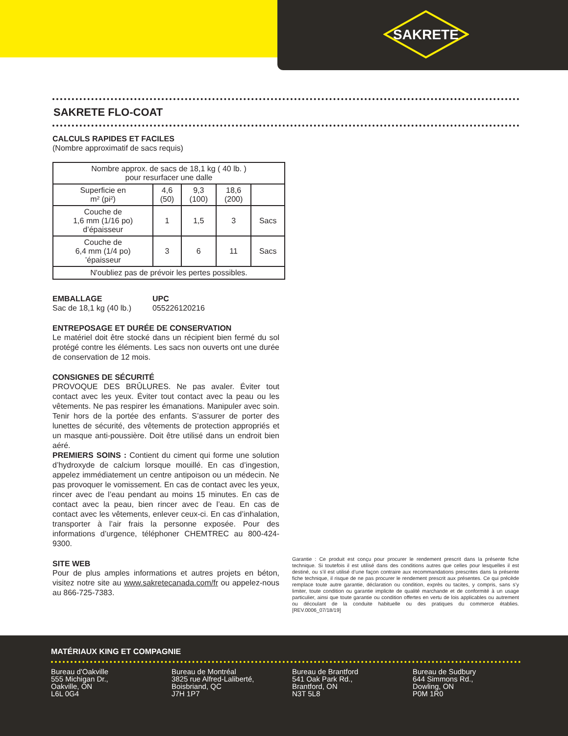SAKRETE
SAKRETE FLO-COAT
CALCULS RAPIDES ET FACILES
(Nombre approximatif de sacs requis)
| Nombre approx. de sacs de 18,1 kg ( 40 lb. ) pour resurfacer une dalle | | | | |
| Superficie en m² (pi²) | 4,6 (50) | 9,3 (100) | 18,6 (200) | |
| Couche de 1,6 mm (1/16 po) d’épaisseur | 1 | 1,5 | 3 | Sacs |
| Couche de 6,4 mm (1/4 po) ’épaisseur | 3 | 6 | 11 | Sacs |
| N'oubliez pas de prévoir les pertes possibles. | | | | |
EMBALLAGE
Sac de 18,1 kg (40 lb.)
UPC
055226120216
ENTREPOSAGE ET DURÉE DE CONSERVATION
Le matériel doit être stocké dans un récipient bien fermé du sol protégé contre les éléments. Les sacs non ouverts ont une durée de conservation de 12 mois.
CONSIGNES DE SÉCURITÉ
PROVOQUE DES BRÛLURES. Ne pas avaler. Éviter tout contact avec les yeux. Éviter tout contact avec la peau ou les vêtements. Ne pas respirer les émanations. Manipuler avec soin. Tenir hors de la portée des enfants. S’assurer de porter des lunettes de sécurité, des vêtements de protection appropriés et un masque anti-poussière. Doit être utilisé dans un endroit bien aéré.
PREMIERS SOINS : Contient du ciment qui forme une solution d’hydroxyde de calcium lorsque mouillé. En cas d’ingestion, appelez immédiatement un centre antipoison ou un médecin. Ne pas provoquer le vomissement. En cas de contact avec les yeux, rincer avec de l’eau pendant au moins 15 minutes. En cas de contact avec la peau, bien rincer avec de l’eau. En cas de contact avec les vêtements, enlever ceux-ci. En cas d’inhalation, transporter à l’air frais la personne exposée. Pour des informations d’urgence, téléphoner CHEMTREC au 800-424-9300.
SITE WEB
Pour de plus amples informations et autres projets en béton, visitez notre site au www.sakretecanada.com/fr ou appelez-nous au 866-725-7383.
Garantie : Ce produit est conçu pour procurer le rendement prescrit dans la présente fiche technique. Si toutefois il est utilisé dans des conditions autres que celles pour lesquelles il est destiné, ou s’il est utilisé d’une façon contraire aux recommandations prescrites dans la présente fiche technique, il risque de ne pas procurer le rendement prescrit aux présentes. Ce qui précède remplace toute autre garantie, déclaration ou condition, exprès ou tacites, y compris, sans s’y limiter, toute condition ou garantie implicite de qualité marchande et de conformité à un usage particulier, ainsi que toute garantie ou condition offertes en vertu de lois applicables ou autrement ou découlant de la conduite habituelle ou des pratiques du commerce établies. [REV.0006_07/18/19]
MATÉRIAUX KING ET COMPAGNIE
Bureau d'Oakville
555 Michigan Dr.,
Oakville, ON
L6L 0G4
Bureau de Montréal
3825 rue Alfred-Laliberté,
Boisbriand, QC
J7H 1P7
Bureau de Brantford
541 Oak Park Rd.,
Brantford, ON
N3T 5L8
Bureau de Sudbury
644 Simmons Rd.,
Dowling, ON
P0M 1R0